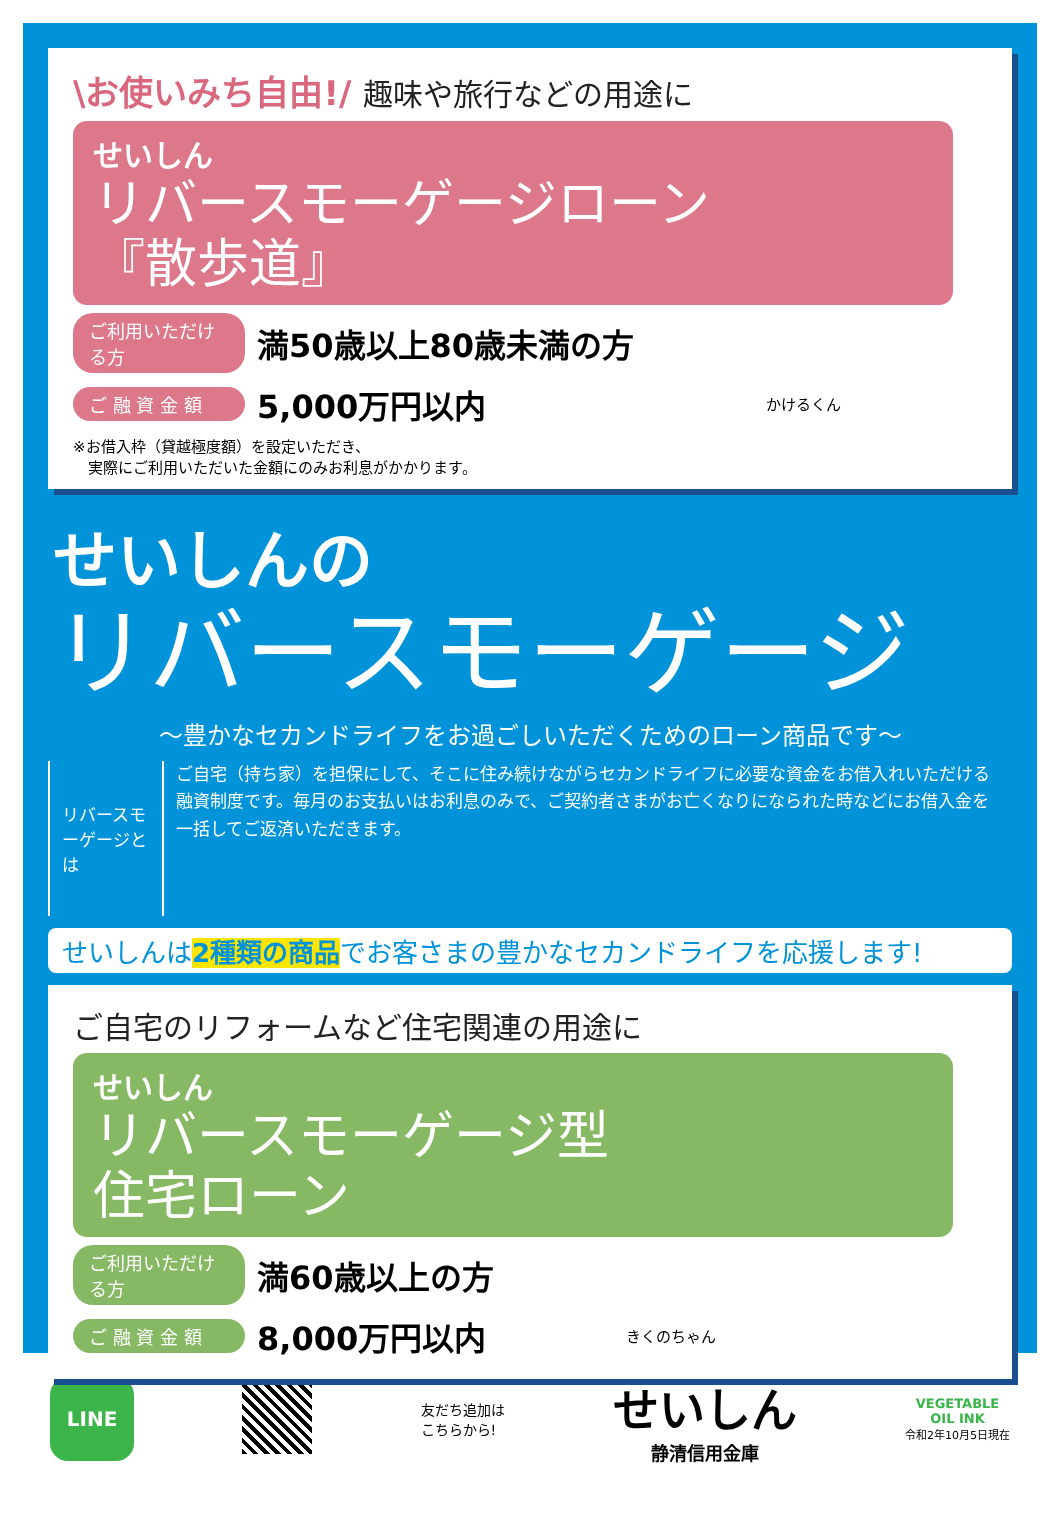\お使いみち自由!/ 趣味や旅行などの用途に
せいしん
リバースモーゲージローン
『散歩道』
ご利用いただける方 満50歳以上80歳未満の方
ご 融 資 金 額 5,000万円以内 かけるくん
※お借入枠（貸越極度額）を設定いただき、
　実際にご利用いただいた金額にのみお利息がかかります。
せいしんの
リバースモーゲージ
～豊かなセカンドライフをお過ごしいただくためのローン商品です～
リバースモーゲージとは
ご自宅（持ち家）を担保にして、そこに住み続けながらセカンドライフに必要な資金をお借入れいただける融資制度です。毎月のお支払いはお利息のみで、ご契約者さまがお亡くなりになられた時などにお借入金を一括してご返済いただきます。
せいしんは2種類の商品でお客さまの豊かなセカンドライフを応援します!
ご自宅のリフォームなど住宅関連の用途に
せいしん
リバースモーゲージ型
住宅ローン
ご利用いただける方 満60歳以上の方
ご 融 資 金 額 8,000万円以内 きくのちゃん
LINE
友だち追加は
こちらから!
せいしん
静清信用金庫
VEGETABLE
OIL INK
令和2年10月5日現在